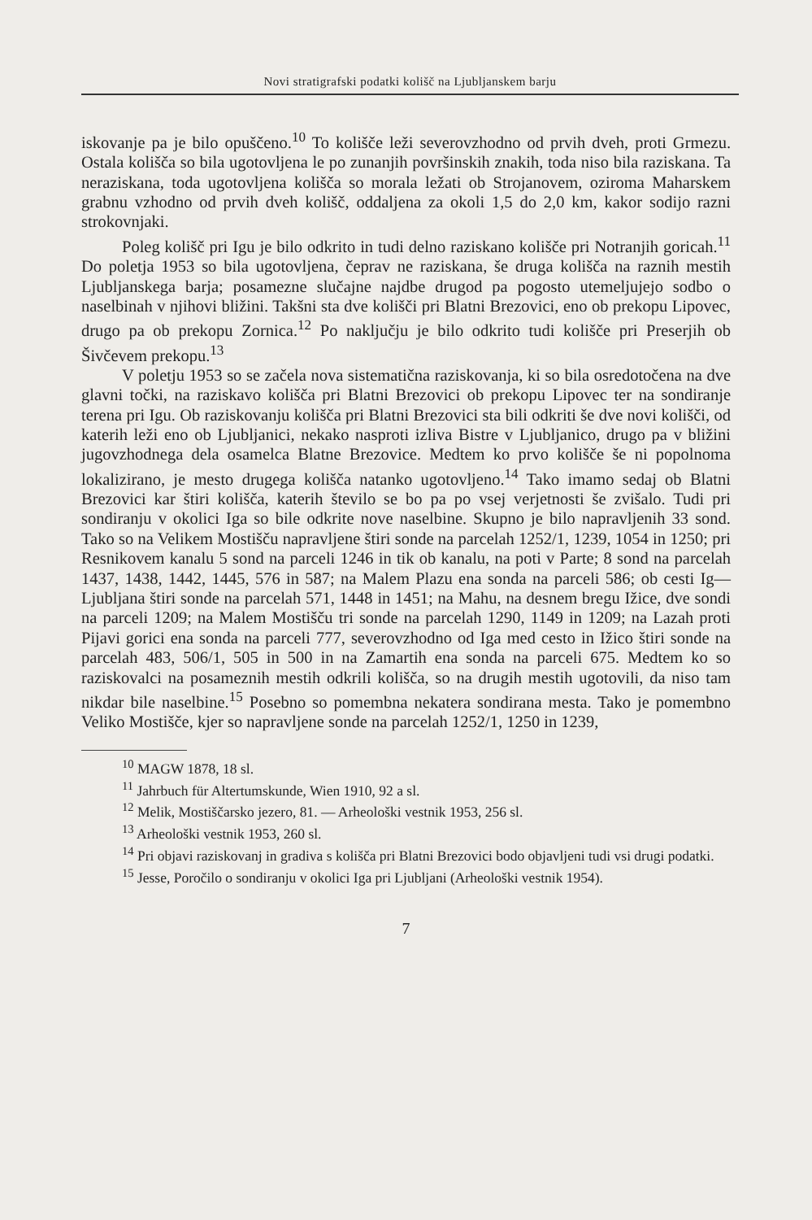Novi stratigrafski podatki kolišč na Ljubljanskem barju
iskovanje pa je bilo opuščeno.<sup>10</sup> To kolišče leži severovzhodno od prvih dveh, proti Grmezu. Ostala kolišča so bila ugotovljena le po zunanjih površinskih znakih, toda niso bila raziskana. Ta neraziskana, toda ugotovljena kolišča so morala ležati ob Strojanovem, oziroma Maharskem grabnu vzhodno od prvih dveh kolišč, oddaljena za okoli 1,5 do 2,0 km, kakor sodijo razni strokovnjaki.
Poleg kolišč pri Igu je bilo odkrito in tudi delno raziskano kolišče pri Notranjih goricah.<sup>11</sup> Do poletja 1953 so bila ugotovljena, čeprav ne raziskana, še druga kolišča na raznih mestih Ljubljanskega barja; posamezne slučajne najdbe drugod pa pogosto utemeljujejo sodbo o naselbinah v njihovi bližini. Takšni sta dve kolišči pri Blatni Brezovici, eno ob prekopu Lipovec, drugo pa ob prekopu Zornica.<sup>12</sup> Po naključju je bilo odkrito tudi kolišče pri Preserjih ob Šivčevem prekopu.<sup>13</sup>
V poletju 1953 so se začela nova sistematična raziskovanja, ki so bila osredotočena na dve glavni točki, na raziskavo kolišča pri Blatni Brezovici ob prekopu Lipovec ter na sondiranje terena pri Igu. Ob raziskovanju kolišča pri Blatni Brezovici sta bili odkriti še dve novi kolišči, od katerih leži eno ob Ljubljanici, nekako nasproti izliva Bistre v Ljubljanico, drugo pa v bližini jugovzhodnega dela osamelca Blatne Brezovice. Medtem ko prvo kolišče še ni popolnoma lokalizirano, je mesto drugega kolišča natanko ugotovljeno.<sup>14</sup> Tako imamo sedaj ob Blatni Brezovici kar štiri kolišča, katerih število se bo pa po vsej verjetnosti še zvišalo. Tudi pri sondiranju v okolici Iga so bile odkrite nove naselbine. Skupno je bilo napravljenih 33 sond. Tako so na Velikem Mostišču napravljene štiri sonde na parcelah 1252/1, 1239, 1054 in 1250; pri Resnikovem kanalu 5 sond na parceli 1246 in tik ob kanalu, na poti v Parte; 8 sond na parcelah 1437, 1438, 1442, 1445, 576 in 587; na Malem Plazu ena sonda na parceli 586; ob cesti Ig—Ljubljana štiri sonde na parcelah 571, 1448 in 1451; na Mahu, na desnem bregu Ižice, dve sondi na parceli 1209; na Malem Mostišču tri sonde na parcelah 1290, 1149 in 1209; na Lazah proti Pijavi gorici ena sonda na parceli 777, severovzhodno od Iga med cesto in Ižico štiri sonde na parcelah 483, 506/1, 505 in 500 in na Zamartih ena sonda na parceli 675. Medtem ko so raziskovalci na posameznih mestih odkrili kolišča, so na drugih mestih ugotovili, da niso tam nikdar bile naselbine.<sup>15</sup> Posebno so pomembna nekatera sondirana mesta. Tako je pomembno Veliko Mostišče, kjer so napravljene sonde na parcelah 1252/1, 1250 in 1239,
<sup>10</sup> MAGW 1878, 18 sl.
<sup>11</sup> Jahrbuch für Altertumskunde, Wien 1910, 92 a sl.
<sup>12</sup> Melik, Mostiščarsko jezero, 81. — Arheološki vestnik 1953, 256 sl.
<sup>13</sup> Arheološki vestnik 1953, 260 sl.
<sup>14</sup> Pri objavi raziskovanj in gradiva s kolišča pri Blatni Brezovici bodo objavljeni tudi vsi drugi podatki.
<sup>15</sup> Jesse, Poročilo o sondiranju v okolici Iga pri Ljubljani (Arheološki vestnik 1954).
7